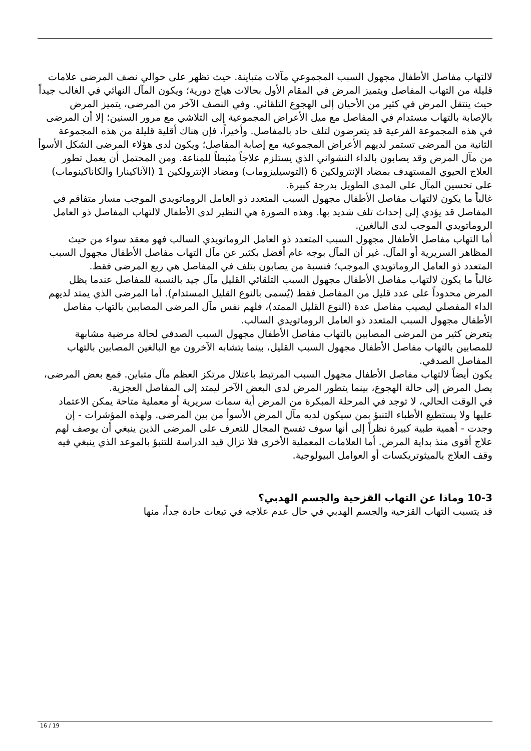لالتهاب مفاصل الأطفال مجهول السبب المجموعي مآلات متباينة. حيث تظهر على حوالي نصف المرضى علامات قليلة من التهاب المفاصل ويتميز المرض في المقام الأول بحالات هياج دورية؛ ويكون المآل النهائي في الغالب جيداً حيث ينتقل المرض في كثير من الأحيان إلى الهجوع التلقائي. وفي النصف الآخر من المرضى، يتميز المرض بالإصابة بالتهاب مستدام في المفاصل مع ميل الأعراض المجموعية إلى التلاشي مع مرور السنين؛ إلا أن المرضى في هذه المجموعة الفرعية قد يتعرضون لتلف حاد بالمفاصل. وأخيراً، فإن هناك أقلية قليلة من هذه المجموعة الثانية من المرضى تستمر لديهم الأعراض المجموعية مع إصابة المفاصل؛ ويكون لدى هؤلاء المرضى الشكل الأسوأ من مآل المرض وقد يصابون بالداء النشواني الذي يستلزم علاجاً مثبطاً للمناعة. ومن المحتمل أن يعمل تطور العلاج الحيوي المستهدف بمضاد الإنترولكين 6 (التوسيليزوماب) ومضاد الإنترولكين 1 (الآناكينارا والكاناكينوماب) على تحسين المآل على المدى الطويل بدرجة كبيرة.
غالباً ما يكون لالتهاب مفاصل الأطفال مجهول السبب المتعدد ذو العامل الروماتويدي الموجب مسار متفاقم في المفاصل قد يؤدي إلى إحداث تلف شديد بها. وهذه الصورة هي النظير لدى الأطفال لالتهاب المفاصل ذو العامل الروماتويدي الموجب لدى البالغين.
أما التهاب مفاصل الأطفال مجهول السبب المتعدد ذو العامل الروماتويدي السالب فهو معقد سواء من حيث المظاهر السريرية أو المآل. غير أن المآل بوجه عام أفضل بكثير عن مآل التهاب مفاصل الأطفال مجهول السبب المتعدد ذو العامل الروماتويدي الموجب؛ فنسبة من يصابون بتلف في المفاصل هي ربع المرضى فقط.
غالباً ما يكون لالتهاب مفاصل الأطفال مجهول السبب التلقائي القليل مآل جيد بالنسبة للمفاصل عندما يظل المرض محدوداً على عدد قليل من المفاصل فقط (يُسمى بالنوع القليل المستدام). أما المرضى الذي يمتد لديهم الداء المفصلي ليصيب مفاصل عدة (النوع القليل الممتد)، فلهم نفس مآل المرضى المصابين بالتهاب مفاصل الأطفال مجهول السبب المتعدد ذو العامل الروماتويدي السالب.
يتعرض كثير من المرضى المصابين بالتهاب مفاصل الأطفال مجهول السبب الصدفي لحالة مرضية مشابهة للمصابين بالتهاب مفاصل الأطفال مجهول السبب القليل، بينما يتشابه الآخرون مع البالغين المصابين بالتهاب المفاصل الصدفي.
يكون أيضاً لالتهاب مفاصل الأطفال مجهول السبب المرتبط باعتلال مرتكز العظم مآل متباين. فمع بعض المرضى، يصل المرض إلى حالة الهجوع، بينما يتطور المرض لدى البعض الآخر ليمتد إلى المفاصل العجزية.
في الوقت الحالي، لا توجد في المرحلة المبكرة من المرض أية سمات سريرية أو معملية متاحة يمكن الاعتماد عليها ولا يستطيع الأطباء التنبؤ بمن سيكون لديه مآل المرض الأسوأ من بين المرضى. ولهذه المؤشرات - إن وجدت - أهمية طبية كبيرة نظراً إلى أنها سوف تفسح المجال للتعرف على المرضى الذين ينبغي أن يوصف لهم علاج أقوى منذ بداية المرض. أما العلامات المعملية الأخرى فلا تزال قيد الدراسة للتنبؤ بالموعد الذي ينبغي فيه وقف العلاج بالميثوتريكسات أو العوامل البيولوجية.
10-3 وماذا عن التهاب القزحية والجسم الهدبي؟
قد يتسبب التهاب القزحية والجسم الهدبي في حال عدم علاجه في تبعات حادة جداً، منها
16 / 19